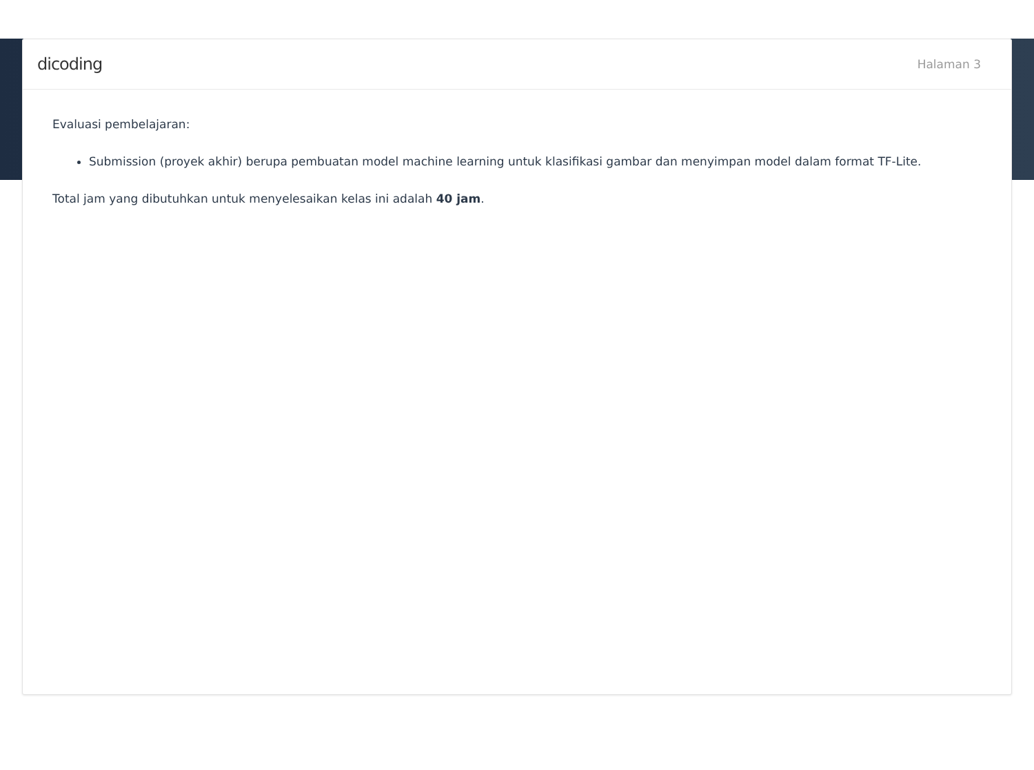dicoding Halaman 3
Evaluasi pembelajaran:
Submission (proyek akhir) berupa pembuatan model machine learning untuk klasifikasi gambar dan menyimpan model dalam format TF-Lite.
Total jam yang dibutuhkan untuk menyelesaikan kelas ini adalah 40 jam.